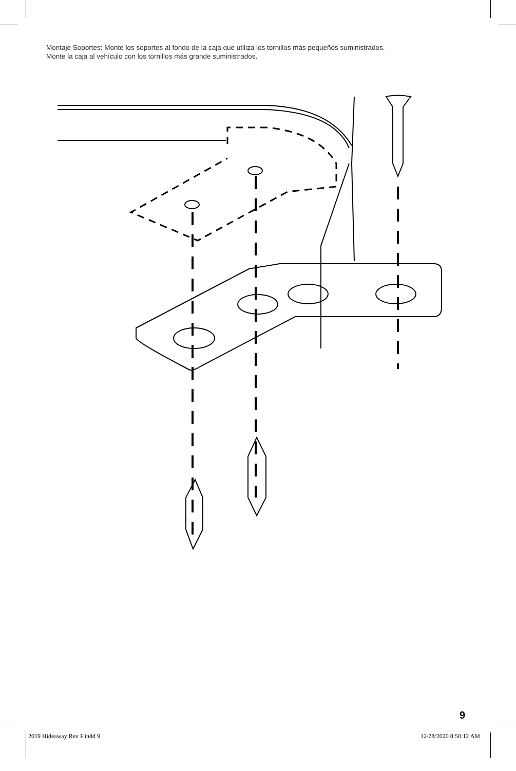Montaje Soportes: Monte los soportes al fondo de la caja que utiliza los tornillos más pequeños suministrados.
Monte la caja al vehículo con los tornillos más grande suministrados.
9
2019 Hideaway Rev F.indd 9 12/28/2020 8:50:12 AM